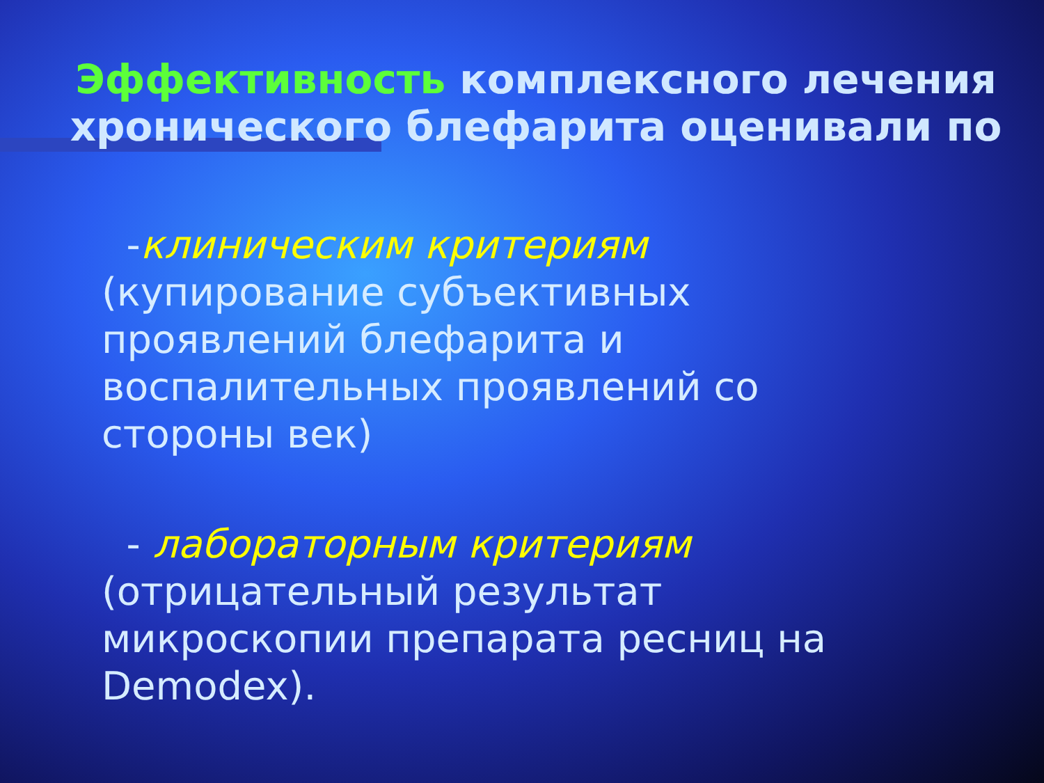Эффективность комплексного лечения хронического блефарита оценивали по
-клиническим критериям (купирование субъективных проявлений блефарита и воспалительных проявлений со стороны век)
- лабораторным критериям (отрицательный результат микроскопии препарата ресниц на Demodex).